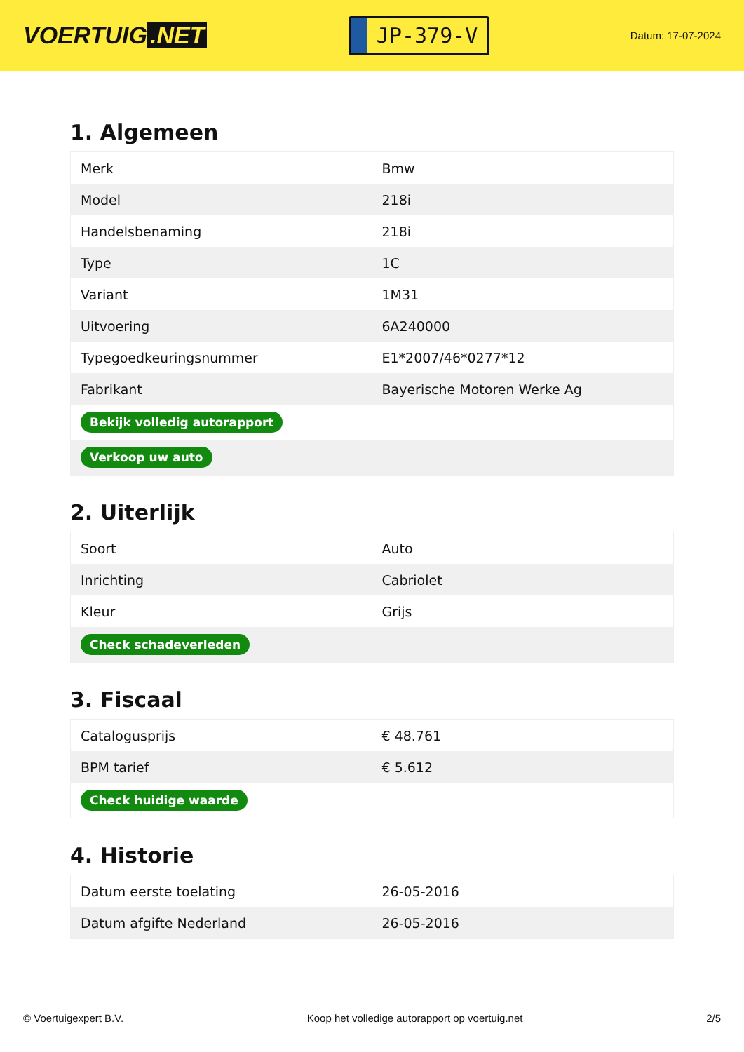VOERTUIG.NET
JP-379-V
Datum: 17-07-2024
1. Algemeen
| Merk | Bmw |
| Model | 218i |
| Handelsbenaming | 218i |
| Type | 1C |
| Variant | 1M31 |
| Uitvoering | 6A240000 |
| Typegoedkeuringsnummer | E1*2007/46*0277*12 |
| Fabrikant | Bayerische Motoren Werke Ag |
| Bekijk volledig autorapport | |
| Verkoop uw auto | |
2. Uiterlijk
| Soort | Auto |
| Inrichting | Cabriolet |
| Kleur | Grijs |
| Check schadeverleden | |
3. Fiscaal
| Catalogusprijs | € 48.761 |
| BPM tarief | € 5.612 |
| Check huidige waarde | |
4. Historie
| Datum eerste toelating | 26-05-2016 |
| Datum afgifte Nederland | 26-05-2016 |
© Voertuigexpert B.V. Koop het volledige autorapport op voertuig.net 2/5